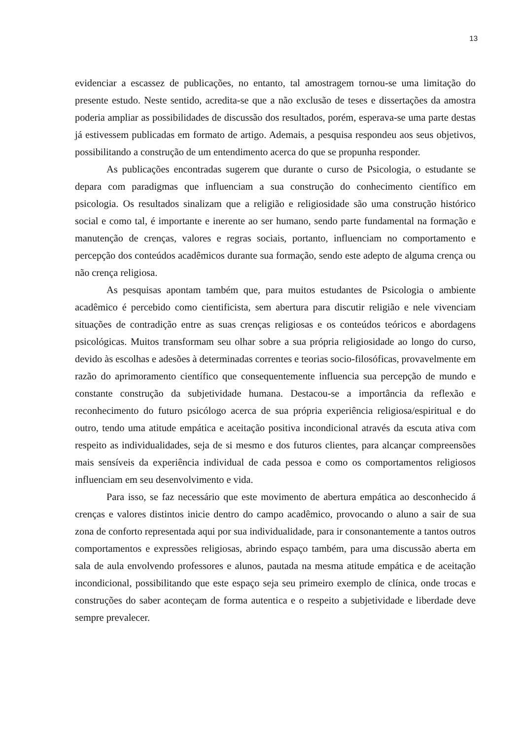13
evidenciar a escassez de publicações, no entanto, tal amostragem tornou-se uma limitação do presente estudo. Neste sentido, acredita-se que a não exclusão de teses e dissertações da amostra poderia ampliar as possibilidades de discussão dos resultados, porém, esperava-se uma parte destas já estivessem publicadas em formato de artigo. Ademais, a pesquisa respondeu aos seus objetivos, possibilitando a construção de um entendimento acerca do que se propunha responder.
As publicações encontradas sugerem que durante o curso de Psicologia, o estudante se depara com paradigmas que influenciam a sua construção do conhecimento científico em psicologia. Os resultados sinalizam que a religião e religiosidade são uma construção histórico social e como tal, é importante e inerente ao ser humano, sendo parte fundamental na formação e manutenção de crenças, valores e regras sociais, portanto, influenciam no comportamento e percepção dos conteúdos acadêmicos durante sua formação, sendo este adepto de alguma crença ou não crença religiosa.
As pesquisas apontam também que, para muitos estudantes de Psicologia o ambiente acadêmico é percebido como cientificista, sem abertura para discutir religião e nele vivenciam situações de contradição entre as suas crenças religiosas e os conteúdos teóricos e abordagens psicológicas. Muitos transformam seu olhar sobre a sua própria religiosidade ao longo do curso, devido às escolhas e adesões à determinadas correntes e teorias socio-filosóficas, provavelmente em razão do aprimoramento científico que consequentemente influencia sua percepção de mundo e constante construção da subjetividade humana. Destacou-se a importância da reflexão e reconhecimento do futuro psicólogo acerca de sua própria experiência religiosa/espiritual e do outro, tendo uma atitude empática e aceitação positiva incondicional através da escuta ativa com respeito as individualidades, seja de si mesmo e dos futuros clientes, para alcançar compreensões mais sensíveis da experiência individual de cada pessoa e como os comportamentos religiosos influenciam em seu desenvolvimento e vida.
Para isso, se faz necessário que este movimento de abertura empática ao desconhecido á crenças e valores distintos inicie dentro do campo acadêmico, provocando o aluno a sair de sua zona de conforto representada aqui por sua individualidade, para ir consonantemente a tantos outros comportamentos e expressões religiosas, abrindo espaço também, para uma discussão aberta em sala de aula envolvendo professores e alunos, pautada na mesma atitude empática e de aceitação incondicional, possibilitando que este espaço seja seu primeiro exemplo de clínica, onde trocas e construções do saber aconteçam de forma autentica e o respeito a subjetividade e liberdade deve sempre prevalecer.